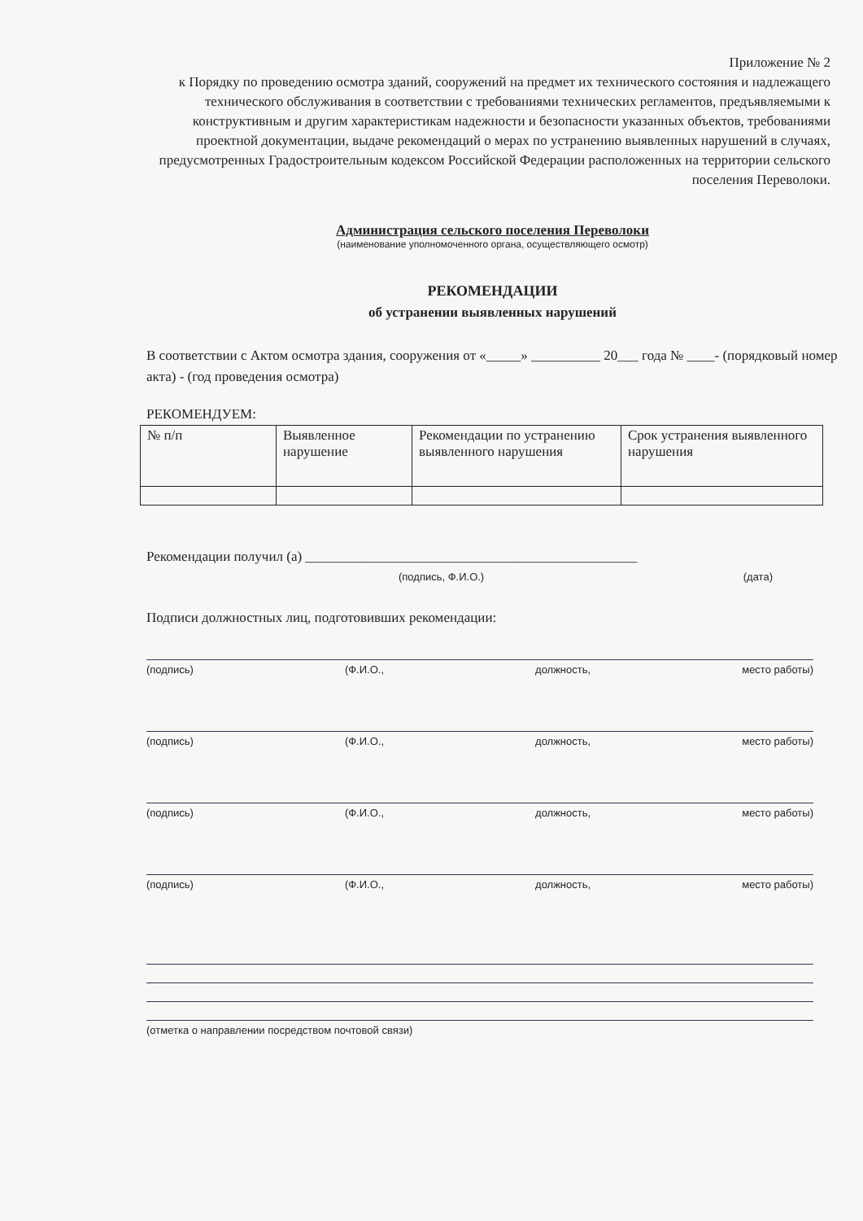Приложение № 2
к Порядку по проведению осмотра зданий, сооружений на предмет их технического состояния и надлежащего технического обслуживания в соответствии с требованиями технических регламентов, предъявляемыми к конструктивным и другим характеристикам надежности и безопасности указанных объектов, требованиями проектной документации, выдаче рекомендаций о мерах по устранению выявленных нарушений в случаях, предусмотренных Градостроительным кодексом Российской Федерации расположенных на территории сельского поселения Переволоки.
Администрация сельского поселения Переволоки
(наименование уполномоченного органа, осуществляющего осмотр)
РЕКОМЕНДАЦИИ
об устранении выявленных нарушений
В соответствии с Актом осмотра здания, сооружения от «_____» __________ 20___ года № ____- (порядковый номер акта) - (год проведения осмотра)
РЕКОМЕНДУЕМ:
| № п/п | Выявленное нарушение | Рекомендации по устранению выявленного нарушения | Срок устранения выявленного нарушения |
Рекомендации получил (а) ________________________________________________
(подпись, Ф.И.О.) (дата)
Подписи должностных лиц, подготовивших рекомендации:
(подпись) (Ф.И.О., должность, место работы)
(подпись) (Ф.И.О., должность, место работы)
(подпись) (Ф.И.О., должность, место работы)
(подпись) (Ф.И.О., должность, место работы)
(отметка о направлении посредством почтовой связи)